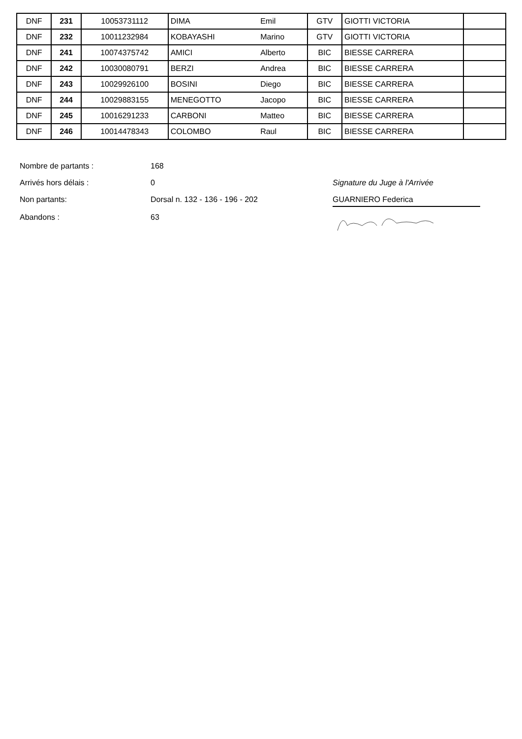| DNF | 231 | 10053731112 | DIMA | Emil | GTV | GIOTTI VICTORIA | |
| DNF | 232 | 10011232984 | KOBAYASHI | Marino | GTV | GIOTTI VICTORIA | |
| DNF | 241 | 10074375742 | AMICI | Alberto | BIC | BIESSE CARRERA | |
| DNF | 242 | 10030080791 | BERZI | Andrea | BIC | BIESSE CARRERA | |
| DNF | 243 | 10029926100 | BOSINI | Diego | BIC | BIESSE CARRERA | |
| DNF | 244 | 10029883155 | MENEGOTTO | Jacopo | BIC | BIESSE CARRERA | |
| DNF | 245 | 10016291233 | CARBONI | Matteo | BIC | BIESSE CARRERA | |
| DNF | 246 | 10014478343 | COLOMBO | Raul | BIC | BIESSE CARRERA | |
Nombre de partants :
168
Arrivés hors délais :
0
Signature du Juge à l'Arrivée
Non partants:
Dorsal n. 132 - 136 - 196 - 202
GUARNIERO Federica
Abandons :
63